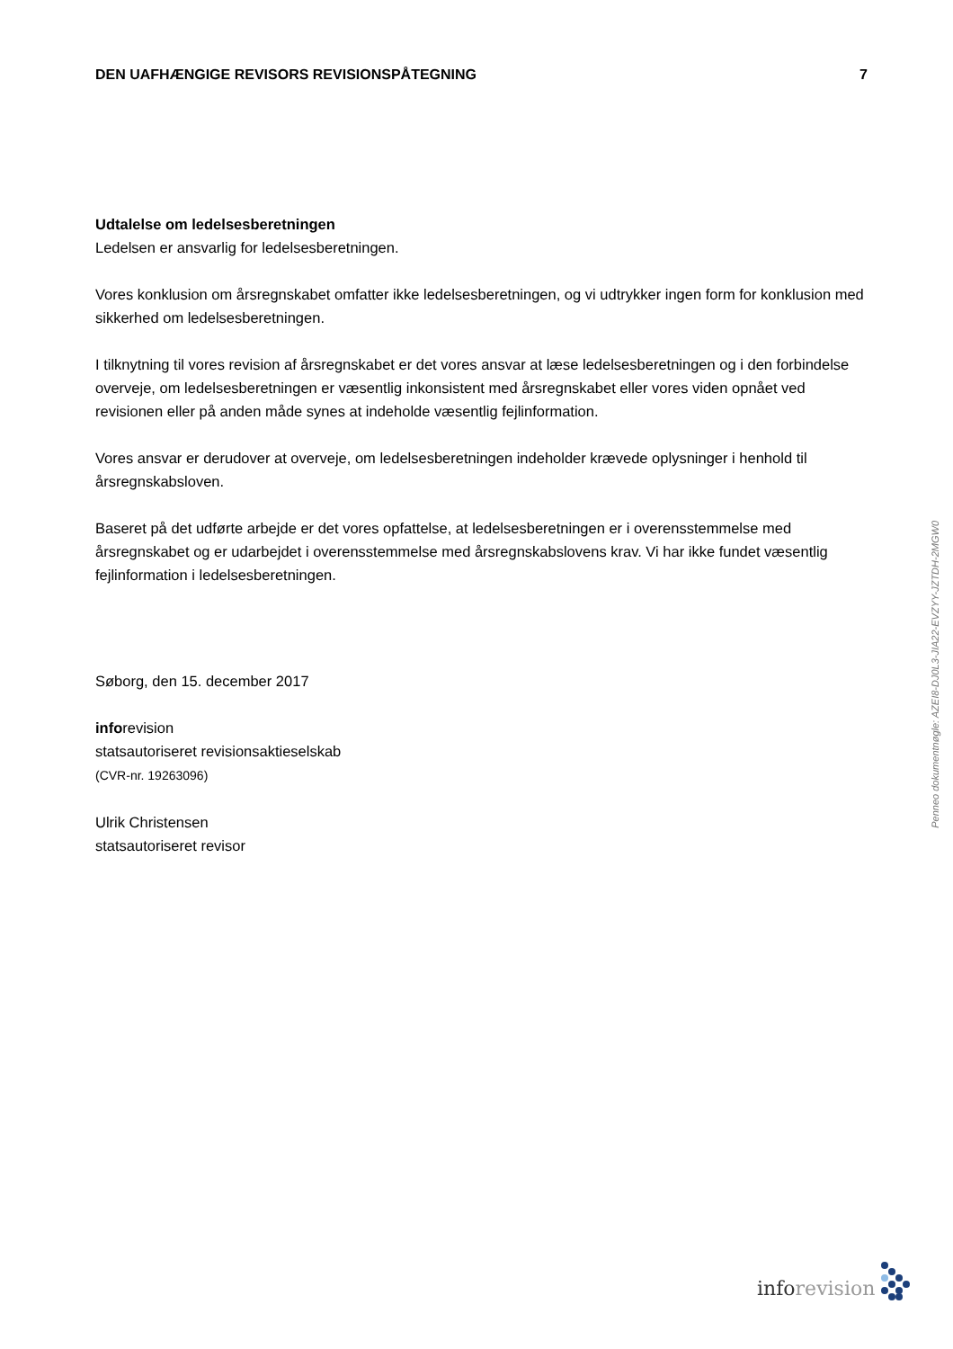DEN UAFHÆNGIGE REVISORS REVISIONSPÅTEGNING 7
Udtalelse om ledelsesberetningen
Ledelsen er ansvarlig for ledelsesberetningen.
Vores konklusion om årsregnskabet omfatter ikke ledelsesberetningen, og vi udtrykker ingen form for konklusion med sikkerhed om ledelsesberetningen.
I tilknytning til vores revision af årsregnskabet er det vores ansvar at læse ledelsesberetningen og i den forbindelse overveje, om ledelsesberetningen er væsentlig inkonsistent med årsregnskabet eller vores viden opnået ved revisionen eller på anden måde synes at indeholde væsentlig fejlinformation.
Vores ansvar er derudover at overveje, om ledelsesberetningen indeholder krævede oplysninger i henhold til årsregnskabsloven.
Baseret på det udførte arbejde er det vores opfattelse, at ledelsesberetningen er i overensstemmelse med årsregnskabet og er udarbejdet i overensstemmelse med årsregnskabslovens krav. Vi har ikke fundet væsentlig fejlinformation i ledelsesberetningen.
Søborg, den 15. december 2017
inforevision
statsautoriseret revisionsaktieselskab
(CVR-nr. 19263096)
Ulrik Christensen
statsautoriseret revisor
Penneo dokumentnøgle: AZEI8-DJ0L3-JIA22-EVZYY-JZTDH-2MGW0
inforevision